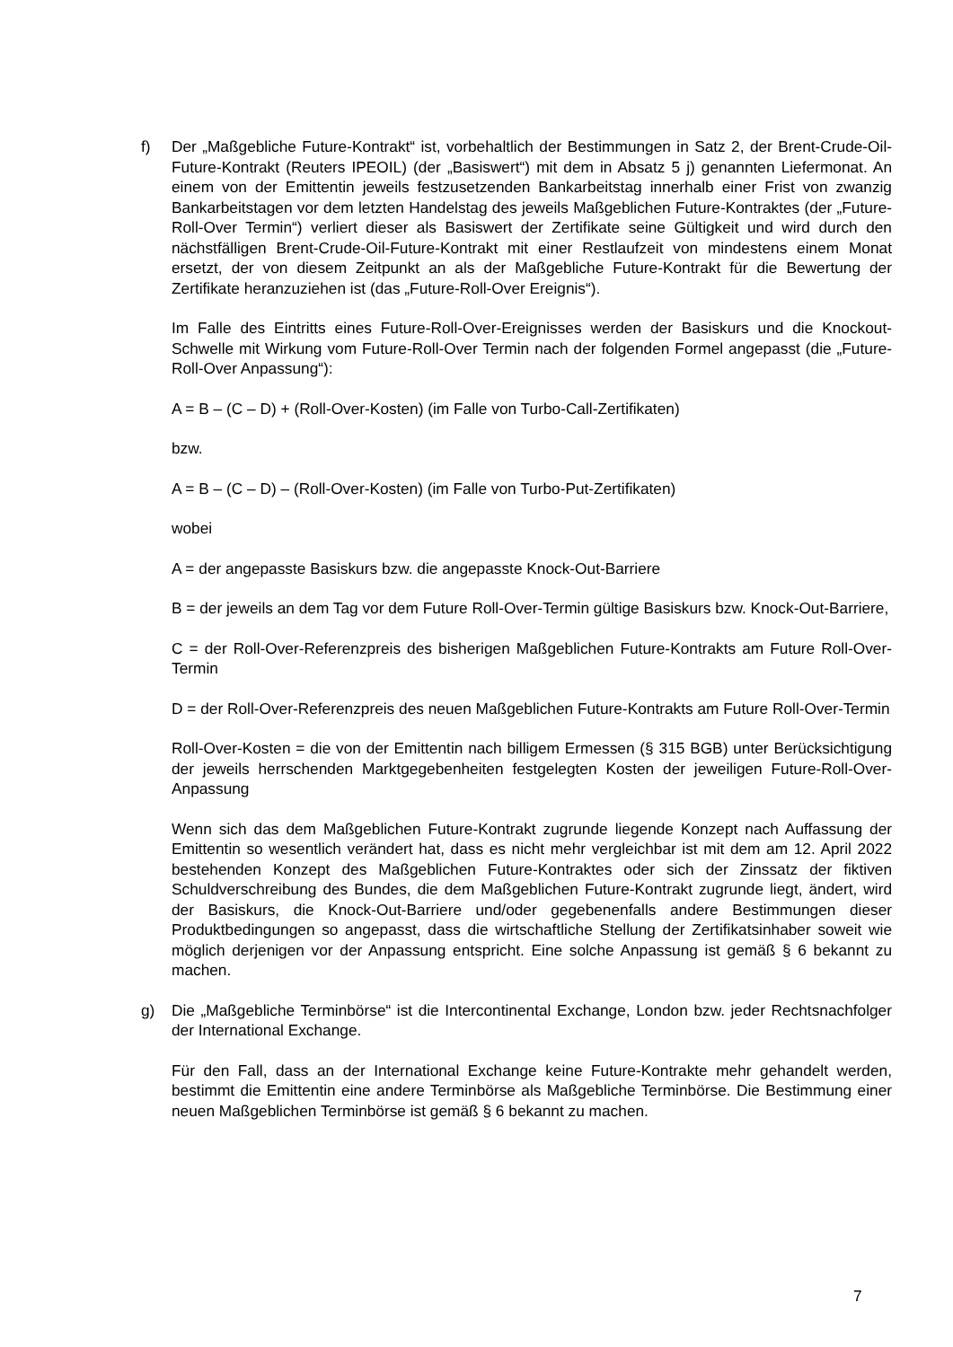f) Der „Maßgebliche Future-Kontrakt“ ist, vorbehaltlich der Bestimmungen in Satz 2, der Brent-Crude-Oil-Future-Kontrakt (Reuters IPEOIL) (der „Basiswert“) mit dem in Absatz 5 j) genannten Liefermonat. An einem von der Emittentin jeweils festzusetzenden Bankarbeitstag innerhalb einer Frist von zwanzig Bankarbeitstagen vor dem letzten Handelstag des jeweils Maßgeblichen Future-Kontraktes (der „Future-Roll-Over Termin“) verliert dieser als Basiswert der Zertifikate seine Gültigkeit und wird durch den nächstfälligen Brent-Crude-Oil-Future-Kontrakt mit einer Restlaufzeit von mindestens einem Monat ersetzt, der von diesem Zeitpunkt an als der Maßgebliche Future-Kontrakt für die Bewertung der Zertifikate heranzuziehen ist (das „Future-Roll-Over Ereignis“).
Im Falle des Eintritts eines Future-Roll-Over-Ereignisses werden der Basiskurs und die Knockout-Schwelle mit Wirkung vom Future-Roll-Over Termin nach der folgenden Formel angepasst (die „Future-Roll-Over Anpassung“):
A = B – (C – D) + (Roll-Over-Kosten) (im Falle von Turbo-Call-Zertifikaten)
bzw.
A = B – (C – D) – (Roll-Over-Kosten) (im Falle von Turbo-Put-Zertifikaten)
wobei
A = der angepasste Basiskurs bzw. die angepasste Knock-Out-Barriere
B = der jeweils an dem Tag vor dem Future Roll-Over-Termin gültige Basiskurs bzw. Knock-Out-Barriere,
C = der Roll-Over-Referenzpreis des bisherigen Maßgeblichen Future-Kontrakts am Future Roll-Over-Termin
D = der Roll-Over-Referenzpreis des neuen Maßgeblichen Future-Kontrakts am Future Roll-Over-Termin
Roll-Over-Kosten = die von der Emittentin nach billigem Ermessen (§ 315 BGB) unter Berücksichtigung der jeweils herrschenden Marktgegebenheiten festgelegten Kosten der jeweiligen Future-Roll-Over-Anpassung
Wenn sich das dem Maßgeblichen Future-Kontrakt zugrunde liegende Konzept nach Auffassung der Emittentin so wesentlich verändert hat, dass es nicht mehr vergleichbar ist mit dem am 12. April 2022 bestehenden Konzept des Maßgeblichen Future-Kontraktes oder sich der Zinssatz der fiktiven Schuldverschreibung des Bundes, die dem Maßgeblichen Future-Kontrakt zugrunde liegt, ändert, wird der Basiskurs, die Knock-Out-Barriere und/oder gegebenenfalls andere Bestimmungen dieser Produktbedingungen so angepasst, dass die wirtschaftliche Stellung der Zertifikatsinhaber soweit wie möglich derjenigen vor der Anpassung entspricht. Eine solche Anpassung ist gemäß § 6 bekannt zu machen.
g) Die „Maßgebliche Terminbörse“ ist die Intercontinental Exchange, London bzw. jeder Rechtsnachfolger der International Exchange.
Für den Fall, dass an der International Exchange keine Future-Kontrakte mehr gehandelt werden, bestimmt die Emittentin eine andere Terminbörse als Maßgebliche Terminbörse. Die Bestimmung einer neuen Maßgeblichen Terminbörse ist gemäß § 6 bekannt zu machen.
7